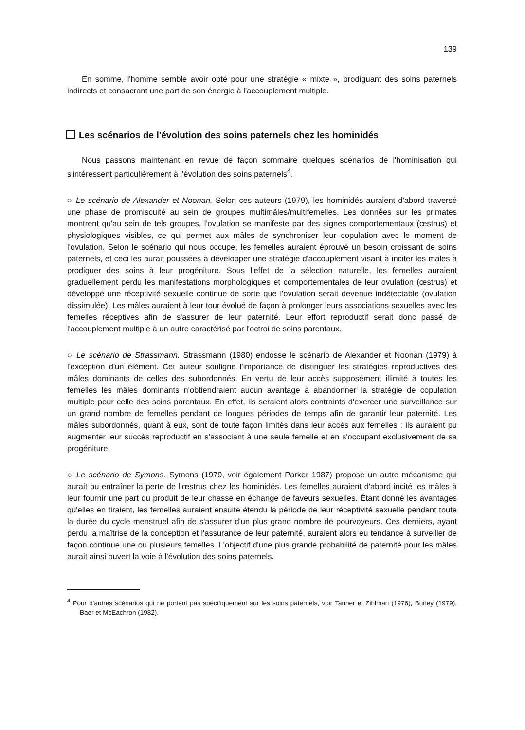139
En somme, l'homme semble avoir opté pour une stratégie « mixte », prodiguant des soins paternels indirects et consacrant une part de son énergie à l'accouplement multiple.
Les scénarios de l'évolution des soins paternels chez les hominidés
Nous passons maintenant en revue de façon sommaire quelques scénarios de l'hominisation qui s'intéressent particulièrement à l'évolution des soins paternels<sup>4</sup>.
○ Le scénario de Alexander et Noonan. Selon ces auteurs (1979), les hominidés auraient d'abord traversé une phase de promiscuité au sein de groupes multimâles/multifemelles. Les données sur les primates montrent qu'au sein de tels groupes, l'ovulation se manifeste par des signes comportementaux (œstrus) et physiologiques visibles, ce qui permet aux mâles de synchroniser leur copulation avec le moment de l'ovulation. Selon le scénario qui nous occupe, les femelles auraient éprouvé un besoin croissant de soins paternels, et ceci les aurait poussées à développer une stratégie d'accouplement visant à inciter les mâles à prodiguer des soins à leur progéniture. Sous l'effet de la sélection naturelle, les femelles auraient graduellement perdu les manifestations morphologiques et comportementales de leur ovulation (œstrus) et développé une réceptivité sexuelle continue de sorte que l'ovulation serait devenue indétectable (ovulation dissimulée). Les mâles auraient à leur tour évolué de façon à prolonger leurs associations sexuelles avec les femelles réceptives afin de s'assurer de leur paternité. Leur effort reproductif serait donc passé de l'accouplement multiple à un autre caractérisé par l'octroi de soins parentaux.
○ Le scénario de Strassmann. Strassmann (1980) endosse le scénario de Alexander et Noonan (1979) à l'exception d'un élément. Cet auteur souligne l'importance de distinguer les stratégies reproductives des mâles dominants de celles des subordonnés. En vertu de leur accès supposément illimité à toutes les femelles les mâles dominants n'obtiendraient aucun avantage à abandonner la stratégie de copulation multiple pour celle des soins parentaux. En effet, ils seraient alors contraints d'exercer une surveillance sur un grand nombre de femelles pendant de longues périodes de temps afin de garantir leur paternité. Les mâles subordonnés, quant à eux, sont de toute façon limités dans leur accès aux femelles : ils auraient pu augmenter leur succès reproductif en s'associant à une seule femelle et en s'occupant exclusivement de sa progéniture.
○ Le scénario de Symons. Symons (1979, voir également Parker 1987) propose un autre mécanisme qui aurait pu entraîner la perte de l'œstrus chez les hominidés. Les femelles auraient d'abord incité les mâles à leur fournir une part du produit de leur chasse en échange de faveurs sexuelles. Étant donné les avantages qu'elles en tiraient, les femelles auraient ensuite étendu la période de leur réceptivité sexuelle pendant toute la durée du cycle menstruel afin de s'assurer d'un plus grand nombre de pourvoyeurs. Ces derniers, ayant perdu la maîtrise de la conception et l'assurance de leur paternité, auraient alors eu tendance à surveiller de façon continue une ou plusieurs femelles. L'objectif d'une plus grande probabilité de paternité pour les mâles aurait ainsi ouvert la voie à l'évolution des soins paternels.
<sup>4</sup> Pour d'autres scénarios qui ne portent pas spécifiquement sur les soins paternels, voir Tanner et Zihlman (1976), Burley (1979), Baer et McEachron (1982).